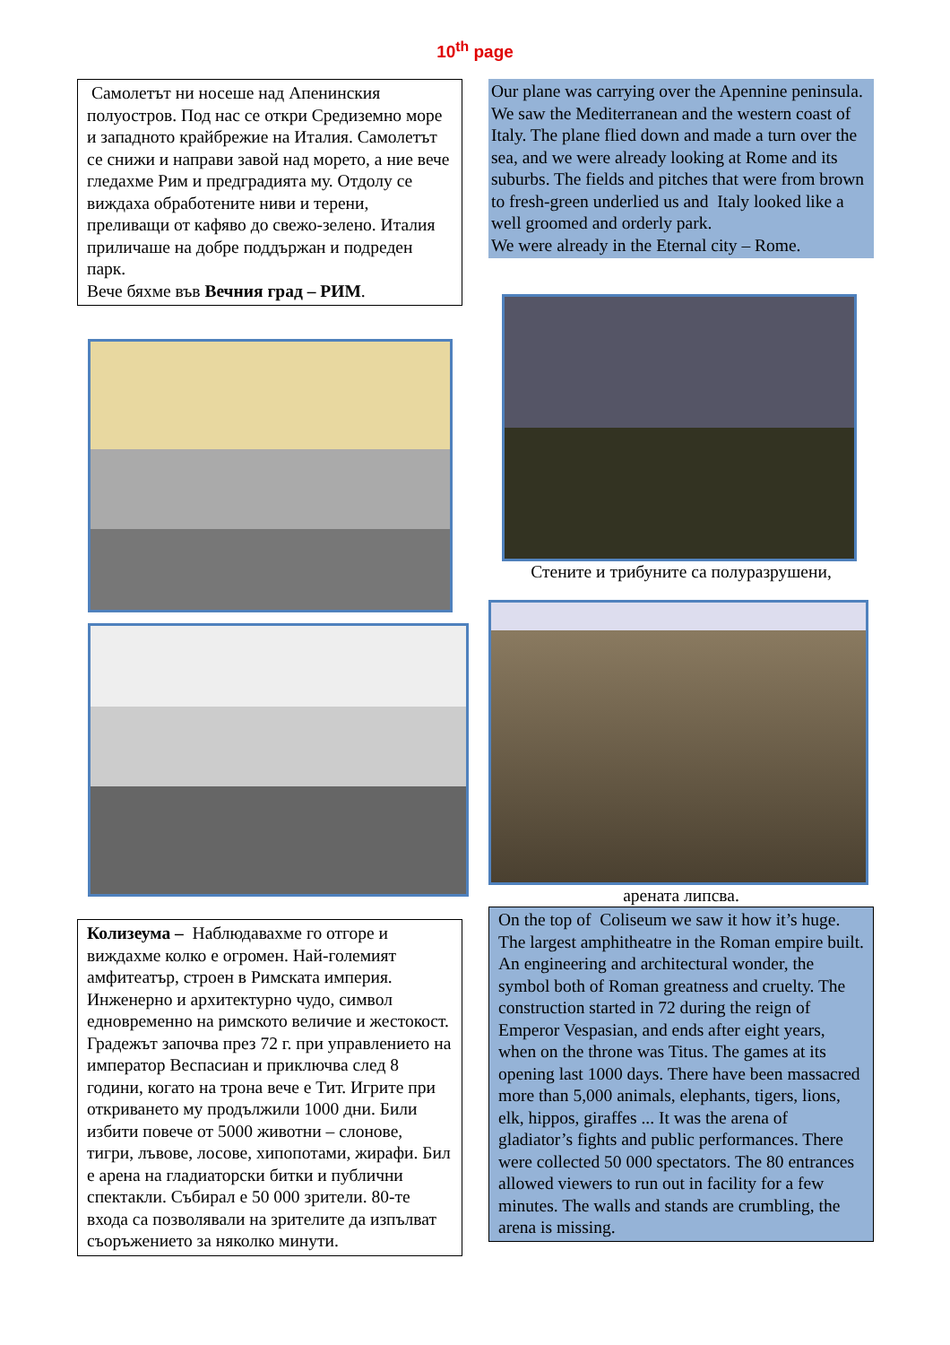10<sup>th</sup> page
Самолетът ни носеше над Апенинския полуостров. Под нас се откри Средиземно море и западното крайбрежие на Италия. Самолетът се снижи и направи завой над морето, а ние вече гледахме Рим и предградията му. Отдолу се виждаха обработените ниви и терени, преливащи от кафяво до свежо-зелено. Италия приличаше на добре поддържан и подреден парк.
Вече бяхме във Вечния град – РИМ.
Колизеума – Наблюдавахме го отгоре и виждахме колко е огромен. Най-големият амфитеатър, строен в Римската империя. Инженерно и архитектурно чудо, символ едновременно на римското величие и жестокост. Градежът започва през 72 г. при управлението на император Веспасиан и приключва след 8 години, когато на трона вече е Тит. Игрите при откриването му продължили 1000 дни. Били избити повече от 5000 животни – слонове, тигри, лъвове, лосове, хипопотами, жирафи. Бил е арена на гладиаторски битки и публични спектакли. Събирал е 50 000 зрители. 80-те входа са позволявали на зрителите да изпълват съоръжението за няколко минути.
Our plane was carrying over the Apennine peninsula. We saw the Mediterranean and the western coast of Italy. The plane flied down and made a turn over the sea, and we were already looking at Rome and its suburbs. The fields and pitches that were from brown to fresh-green underlied us and Italy looked like a well groomed and orderly park.
We were already in the Eternal city – Rome.
Стените и трибуните са полуразрушени,
арената липсва.
On the top of Coliseum we saw it how it’s huge. The largest amphitheatre in the Roman empire built. An engineering and architectural wonder, the symbol both of Roman greatness and cruelty. The construction started in 72 during the reign of Emperor Vespasian, and ends after eight years, when on the throne was Titus. The games at its opening last 1000 days. There have been massacred more than 5,000 animals, elephants, tigers, lions, elk, hippos, giraffes ... It was the arena of gladiator’s fights and public performances. There were collected 50 000 spectators. The 80 entrances allowed viewers to run out in facility for a few minutes. The walls and stands are crumbling, the arena is missing.